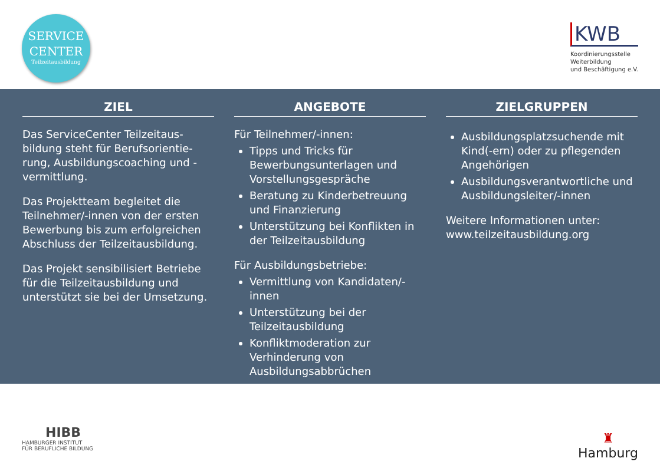SERVICE
CENTER
Teilzeitausbildung
KWB
Koordinierungsstelle
Weiterbildung
und Beschäftigung e.V.
ZIEL
Das ServiceCenter Teilzeitaus­bildung steht für Berufsorientie­rung, Ausbildungscoaching und -vermittlung.
Das Projektteam begleitet die Teilnehmer/-innen von der ersten Bewerbung bis zum erfolgreichen Abschluss der Teilzeitausbildung.
Das Projekt sensibilisiert Betriebe für die Teilzeitausbildung und unter­stützt sie bei der Umsetzung.
ANGEBOTE
Für Teilnehmer/-innen:
Tipps und Tricks für Bewerbungsunterlagen und Vorstellungsgespräche
Beratung zu Kinderbetreuung und Finanzierung
Unterstützung bei Konflikten in der Teilzeitausbildung
Für Ausbildungsbetriebe:
Vermittlung von Kandidaten/-innen
Unterstützung bei der Teilzeitausbildung
Konfliktmoderation zur Verhinderung von Ausbildungsabbrüchen
ZIELGRUPPEN
Ausbildungsplatzsuchende mit Kind(-ern) oder zu pflegenden Angehörigen
Ausbildungsverantwortliche und Ausbildungsleiter/-innen
Weitere Informationen unter: www.teilzeitausbildung.org
HIBB
HAMBURGER INSTITUT
FÜR BERUFLICHE BILDUNG
♜
Hamburg